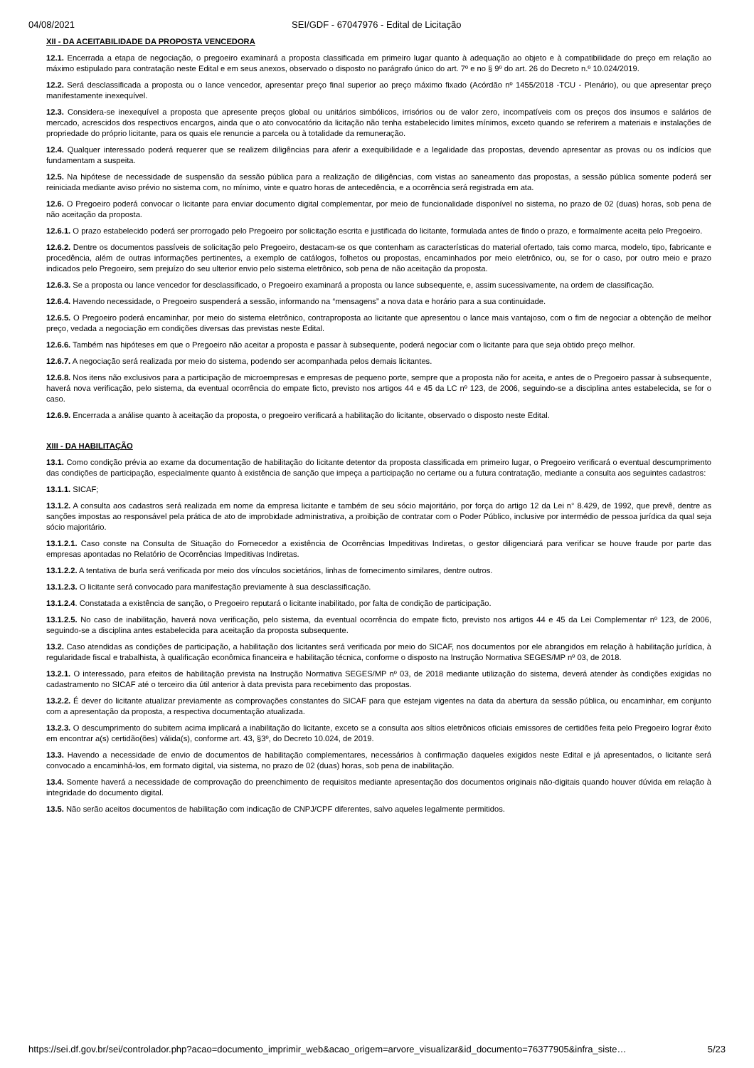04/08/2021 SEI/GDF - 67047976 - Edital de Licitação
XII - DA ACEITABILIDADE DA PROPOSTA VENCEDORA
12.1. Encerrada a etapa de negociação, o pregoeiro examinará a proposta classificada em primeiro lugar quanto à adequação ao objeto e à compatibilidade do preço em relação ao máximo estipulado para contratação neste Edital e em seus anexos, observado o disposto no parágrafo único do art. 7º e no § 9º do art. 26 do Decreto n.º 10.024/2019.
12.2. Será desclassificada a proposta ou o lance vencedor, apresentar preço final superior ao preço máximo fixado (Acórdão nº 1455/2018 -TCU - Plenário), ou que apresentar preço manifestamente inexequível.
12.3. Considera-se inexequível a proposta que apresente preços global ou unitários simbólicos, irrisórios ou de valor zero, incompatíveis com os preços dos insumos e salários de mercado, acrescidos dos respectivos encargos, ainda que o ato convocatório da licitação não tenha estabelecido limites mínimos, exceto quando se referirem a materiais e instalações de propriedade do próprio licitante, para os quais ele renuncie a parcela ou à totalidade da remuneração.
12.4. Qualquer interessado poderá requerer que se realizem diligências para aferir a exequibilidade e a legalidade das propostas, devendo apresentar as provas ou os indícios que fundamentam a suspeita.
12.5. Na hipótese de necessidade de suspensão da sessão pública para a realização de diligências, com vistas ao saneamento das propostas, a sessão pública somente poderá ser reiniciada mediante aviso prévio no sistema com, no mínimo, vinte e quatro horas de antecedência, e a ocorrência será registrada em ata.
12.6. O Pregoeiro poderá convocar o licitante para enviar documento digital complementar, por meio de funcionalidade disponível no sistema, no prazo de 02 (duas) horas, sob pena de não aceitação da proposta.
12.6.1. O prazo estabelecido poderá ser prorrogado pelo Pregoeiro por solicitação escrita e justificada do licitante, formulada antes de findo o prazo, e formalmente aceita pelo Pregoeiro.
12.6.2. Dentre os documentos passíveis de solicitação pelo Pregoeiro, destacam-se os que contenham as características do material ofertado, tais como marca, modelo, tipo, fabricante e procedência, além de outras informações pertinentes, a exemplo de catálogos, folhetos ou propostas, encaminhados por meio eletrônico, ou, se for o caso, por outro meio e prazo indicados pelo Pregoeiro, sem prejuízo do seu ulterior envio pelo sistema eletrônico, sob pena de não aceitação da proposta.
12.6.3. Se a proposta ou lance vencedor for desclassificado, o Pregoeiro examinará a proposta ou lance subsequente, e, assim sucessivamente, na ordem de classificação.
12.6.4. Havendo necessidade, o Pregoeiro suspenderá a sessão, informando na “mensagens” a nova data e horário para a sua continuidade.
12.6.5. O Pregoeiro poderá encaminhar, por meio do sistema eletrônico, contraproposta ao licitante que apresentou o lance mais vantajoso, com o fim de negociar a obtenção de melhor preço, vedada a negociação em condições diversas das previstas neste Edital.
12.6.6. Também nas hipóteses em que o Pregoeiro não aceitar a proposta e passar à subsequente, poderá negociar com o licitante para que seja obtido preço melhor.
12.6.7. A negociação será realizada por meio do sistema, podendo ser acompanhada pelos demais licitantes.
12.6.8. Nos itens não exclusivos para a participação de microempresas e empresas de pequeno porte, sempre que a proposta não for aceita, e antes de o Pregoeiro passar à subsequente, haverá nova verificação, pelo sistema, da eventual ocorrência do empate ficto, previsto nos artigos 44 e 45 da LC nº 123, de 2006, seguindo-se a disciplina antes estabelecida, se for o caso.
12.6.9. Encerrada a análise quanto à aceitação da proposta, o pregoeiro verificará a habilitação do licitante, observado o disposto neste Edital.
XIII - DA HABILITAÇÃO
13.1. Como condição prévia ao exame da documentação de habilitação do licitante detentor da proposta classificada em primeiro lugar, o Pregoeiro verificará o eventual descumprimento das condições de participação, especialmente quanto à existência de sanção que impeça a participação no certame ou a futura contratação, mediante a consulta aos seguintes cadastros:
13.1.1. SICAF;
13.1.2. A consulta aos cadastros será realizada em nome da empresa licitante e também de seu sócio majoritário, por força do artigo 12 da Lei n° 8.429, de 1992, que prevê, dentre as sanções impostas ao responsável pela prática de ato de improbidade administrativa, a proibição de contratar com o Poder Público, inclusive por intermédio de pessoa jurídica da qual seja sócio majoritário.
13.1.2.1. Caso conste na Consulta de Situação do Fornecedor a existência de Ocorrências Impeditivas Indiretas, o gestor diligenciará para verificar se houve fraude por parte das empresas apontadas no Relatório de Ocorrências Impeditivas Indiretas.
13.1.2.2. A tentativa de burla será verificada por meio dos vínculos societários, linhas de fornecimento similares, dentre outros.
13.1.2.3. O licitante será convocado para manifestação previamente à sua desclassificação.
13.1.2.4. Constatada a existência de sanção, o Pregoeiro reputará o licitante inabilitado, por falta de condição de participação.
13.1.2.5. No caso de inabilitação, haverá nova verificação, pelo sistema, da eventual ocorrência do empate ficto, previsto nos artigos 44 e 45 da Lei Complementar nº 123, de 2006, seguindo-se a disciplina antes estabelecida para aceitação da proposta subsequente.
13.2. Caso atendidas as condições de participação, a habilitação dos licitantes será verificada por meio do SICAF, nos documentos por ele abrangidos em relação à habilitação jurídica, à regularidade fiscal e trabalhista, à qualificação econômica financeira e habilitação técnica, conforme o disposto na Instrução Normativa SEGES/MP nº 03, de 2018.
13.2.1. O interessado, para efeitos de habilitação prevista na Instrução Normativa SEGES/MP nº 03, de 2018 mediante utilização do sistema, deverá atender às condições exigidas no cadastramento no SICAF até o terceiro dia útil anterior à data prevista para recebimento das propostas.
13.2.2. É dever do licitante atualizar previamente as comprovações constantes do SICAF para que estejam vigentes na data da abertura da sessão pública, ou encaminhar, em conjunto com a apresentação da proposta, a respectiva documentação atualizada.
13.2.3. O descumprimento do subitem acima implicará a inabilitação do licitante, exceto se a consulta aos sítios eletrônicos oficiais emissores de certidões feita pelo Pregoeiro lograr êxito em encontrar a(s) certidão(ões) válida(s), conforme art. 43, §3º, do Decreto 10.024, de 2019.
13.3. Havendo a necessidade de envio de documentos de habilitação complementares, necessários à confirmação daqueles exigidos neste Edital e já apresentados, o licitante será convocado a encaminhá-los, em formato digital, via sistema, no prazo de 02 (duas) horas, sob pena de inabilitação.
13.4. Somente haverá a necessidade de comprovação do preenchimento de requisitos mediante apresentação dos documentos originais não-digitais quando houver dúvida em relação à integridade do documento digital.
13.5. Não serão aceitos documentos de habilitação com indicação de CNPJ/CPF diferentes, salvo aqueles legalmente permitidos.
https://sei.df.gov.br/sei/controlador.php?acao=documento_imprimir_web&acao_origem=arvore_visualizar&id_documento=76377905&infra_siste… 5/23